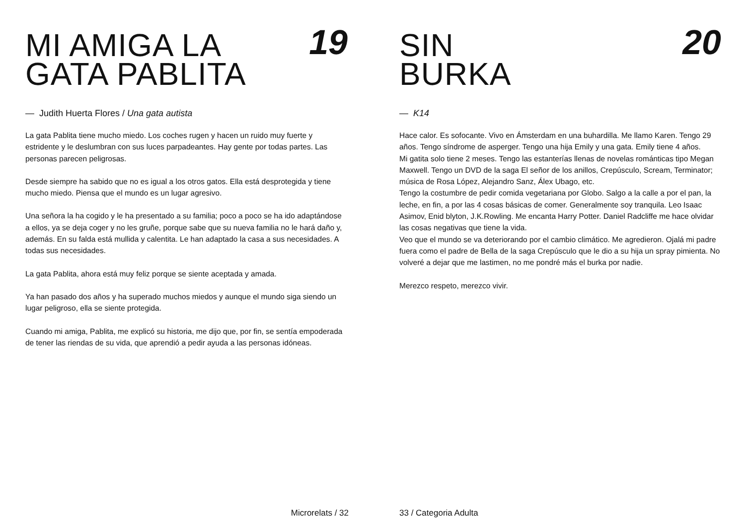MI AMIGA LA
GATA PABLITA
19
— Judith Huerta Flores / Una gata autista
La gata Pablita tiene mucho miedo. Los coches rugen y hacen un ruido muy fuerte y estridente y le deslumbran con sus luces parpadeantes. Hay gente por todas partes. Las personas parecen peligrosas.
Desde siempre ha sabido que no es igual a los otros gatos. Ella está desprotegida y tiene mucho miedo. Piensa que el mundo es un lugar agresivo.
Una señora la ha cogido y le ha presentado a su familia; poco a poco se ha ido adaptándose a ellos, ya se deja coger y no les gruñe, porque sabe que su nueva familia no le hará daño y, además. En su falda está mullida y calentita. Le han adaptado la casa a sus necesidades. A todas sus necesidades.
La gata Pablita, ahora está muy feliz porque se siente aceptada y amada.
Ya han pasado dos años y ha superado muchos miedos y aunque el mundo siga siendo un lugar peligroso, ella se siente protegida.
Cuando mi amiga, Pablita, me explicó su historia, me dijo que, por fin, se sentía empoderada de tener las riendas de su vida, que aprendió a pedir ayuda a las personas idóneas.
Microrelats / 32
SIN
BURKA
20
— K14
Hace calor. Es sofocante. Vivo en Ámsterdam en una buhardilla. Me llamo Karen. Tengo 29 años. Tengo síndrome de asperger. Tengo una hija Emily y una gata. Emily tiene 4 años.
Mi gatita solo tiene 2 meses. Tengo las estanterías llenas de novelas románticas tipo Megan Maxwell. Tengo un DVD de la saga El señor de los anillos, Crepúsculo, Scream, Terminator; música de Rosa López, Alejandro Sanz, Álex Ubago, etc.
Tengo la costumbre de pedir comida vegetariana por Globo. Salgo a la calle a por el pan, la leche, en fin, a por las 4 cosas básicas de comer. Generalmente soy tranquila. Leo Isaac Asimov, Enid blyton, J.K.Rowling. Me encanta Harry Potter. Daniel Radcliffe me hace olvidar las cosas negativas que tiene la vida.
Veo que el mundo se va deteriorando por el cambio climático. Me agredieron. Ojalá mi padre fuera como el padre de Bella de la saga Crepúsculo que le dio a su hija un spray pimienta. No volveré a dejar que me lastimen, no me pondré más el burka por nadie.
Merezco respeto, merezco vivir.
33 / Categoria Adulta